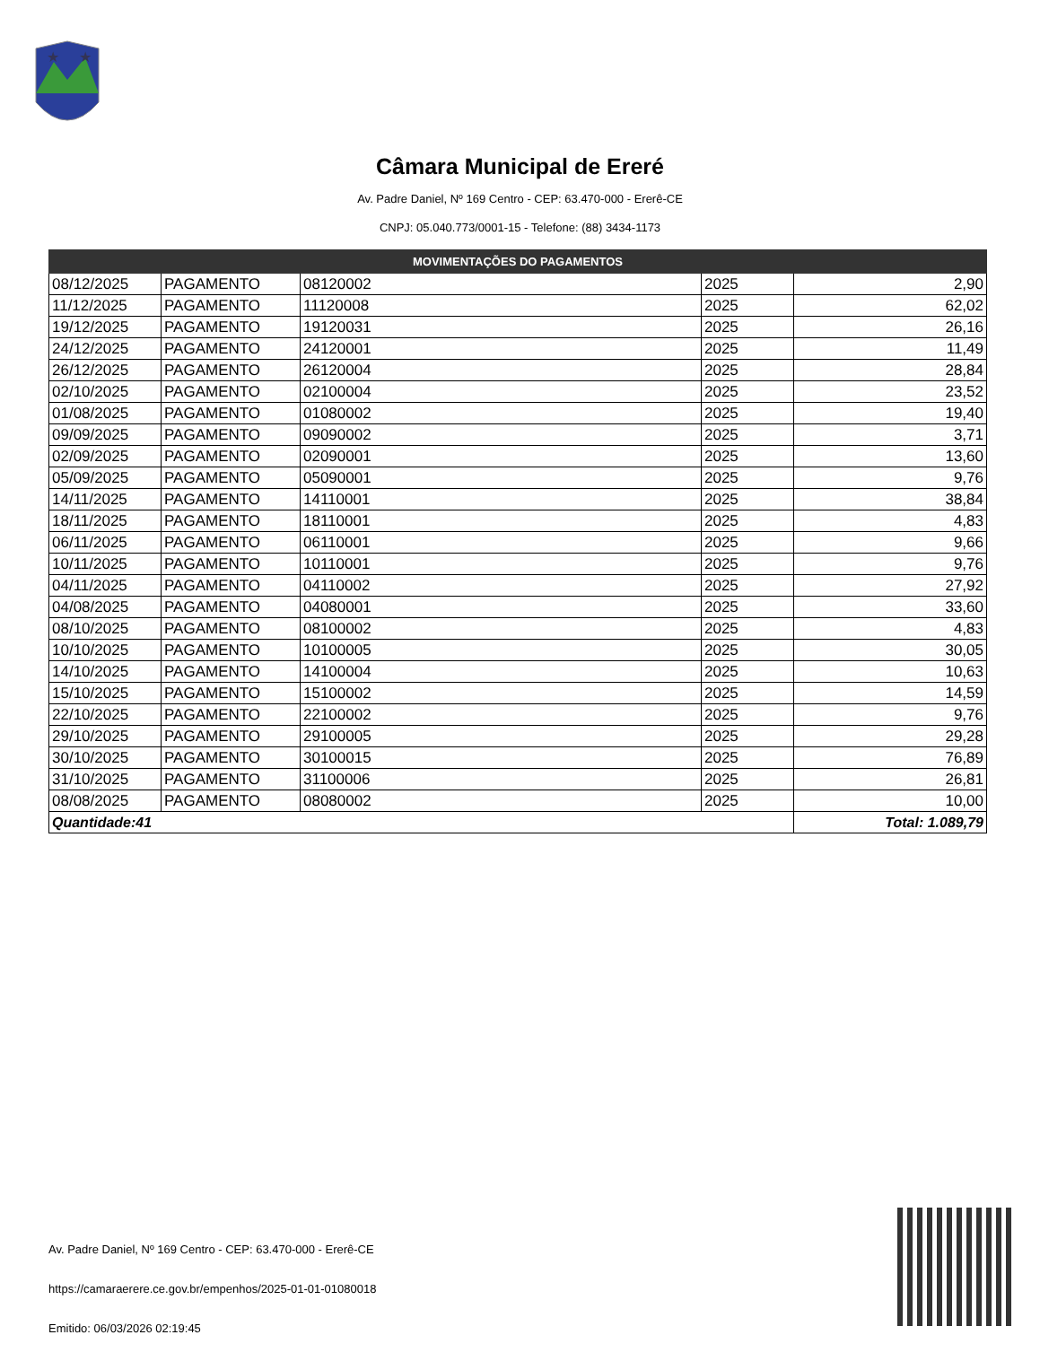★
★
Câmara Municipal de Ereré
Av. Padre Daniel, Nº 169 Centro - CEP: 63.470-000 - Ererê-CE
CNPJ: 05.040.773/0001-15 - Telefone: (88) 3434-1173
| MOVIMENTAÇÕES DO PAGAMENTOS | | | | |
| --- | --- | --- | --- | --- |
| 08/12/2025 | PAGAMENTO | 08120002 | 2025 | 2,90 |
| 11/12/2025 | PAGAMENTO | 11120008 | 2025 | 62,02 |
| 19/12/2025 | PAGAMENTO | 19120031 | 2025 | 26,16 |
| 24/12/2025 | PAGAMENTO | 24120001 | 2025 | 11,49 |
| 26/12/2025 | PAGAMENTO | 26120004 | 2025 | 28,84 |
| 02/10/2025 | PAGAMENTO | 02100004 | 2025 | 23,52 |
| 01/08/2025 | PAGAMENTO | 01080002 | 2025 | 19,40 |
| 09/09/2025 | PAGAMENTO | 09090002 | 2025 | 3,71 |
| 02/09/2025 | PAGAMENTO | 02090001 | 2025 | 13,60 |
| 05/09/2025 | PAGAMENTO | 05090001 | 2025 | 9,76 |
| 14/11/2025 | PAGAMENTO | 14110001 | 2025 | 38,84 |
| 18/11/2025 | PAGAMENTO | 18110001 | 2025 | 4,83 |
| 06/11/2025 | PAGAMENTO | 06110001 | 2025 | 9,66 |
| 10/11/2025 | PAGAMENTO | 10110001 | 2025 | 9,76 |
| 04/11/2025 | PAGAMENTO | 04110002 | 2025 | 27,92 |
| 04/08/2025 | PAGAMENTO | 04080001 | 2025 | 33,60 |
| 08/10/2025 | PAGAMENTO | 08100002 | 2025 | 4,83 |
| 10/10/2025 | PAGAMENTO | 10100005 | 2025 | 30,05 |
| 14/10/2025 | PAGAMENTO | 14100004 | 2025 | 10,63 |
| 15/10/2025 | PAGAMENTO | 15100002 | 2025 | 14,59 |
| 22/10/2025 | PAGAMENTO | 22100002 | 2025 | 9,76 |
| 29/10/2025 | PAGAMENTO | 29100005 | 2025 | 29,28 |
| 30/10/2025 | PAGAMENTO | 30100015 | 2025 | 76,89 |
| 31/10/2025 | PAGAMENTO | 31100006 | 2025 | 26,81 |
| 08/08/2025 | PAGAMENTO | 08080002 | 2025 | 10,00 |
| Quantidade:41 | | | | Total: 1.089,79 |
Av. Padre Daniel, Nº 169 Centro - CEP: 63.470-000 - Ererê-CE
https://camaraerere.ce.gov.br/empenhos/2025-01-01-01080018
Emitido: 06/03/2026 02:19:45